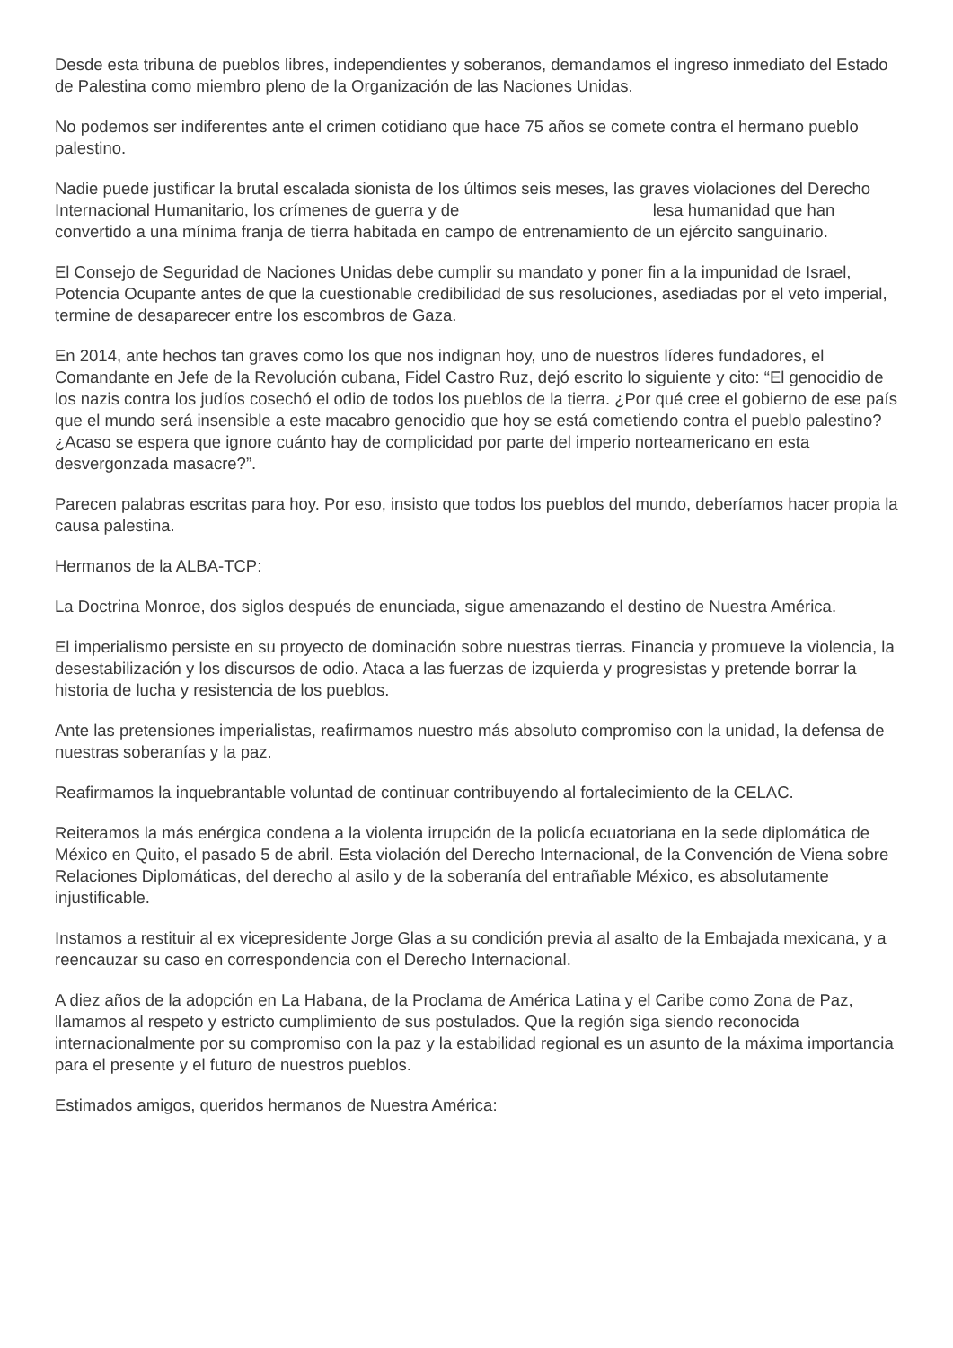Desde esta tribuna de pueblos libres, independientes y soberanos, demandamos el ingreso inmediato del Estado de Palestina como miembro pleno de la Organización de las Naciones Unidas.
No podemos ser indiferentes ante el crimen cotidiano que hace 75 años se comete contra el hermano pueblo palestino.
Nadie puede justificar la brutal escalada sionista de los últimos seis meses, las graves violaciones del Derecho Internacional Humanitario, los crímenes de guerra y de lesa humanidad que han convertido a una mínima franja de tierra habitada en campo de entrenamiento de un ejército sanguinario.
El Consejo de Seguridad de Naciones Unidas debe cumplir su mandato y poner fin a la impunidad de Israel, Potencia Ocupante antes de que la cuestionable credibilidad de sus resoluciones, asediadas por el veto imperial, termine de desaparecer entre los escombros de Gaza.
En 2014, ante hechos tan graves como los que nos indignan hoy, uno de nuestros líderes fundadores, el Comandante en Jefe de la Revolución cubana, Fidel Castro Ruz, dejó escrito lo siguiente y cito: “El genocidio de los nazis contra los judíos cosechó el odio de todos los pueblos de la tierra. ¿Por qué cree el gobierno de ese país que el mundo será insensible a este macabro genocidio que hoy se está cometiendo contra el pueblo palestino? ¿Acaso se espera que ignore cuánto hay de complicidad por parte del imperio norteamericano en esta desvergonzada masacre?”.
Parecen palabras escritas para hoy. Por eso, insisto que todos los pueblos del mundo, deberíamos hacer propia la causa palestina.
Hermanos de la ALBA-TCP:
La Doctrina Monroe, dos siglos después de enunciada, sigue amenazando el destino de Nuestra América.
El imperialismo persiste en su proyecto de dominación sobre nuestras tierras. Financia y promueve la violencia, la desestabilización y los discursos de odio. Ataca a las fuerzas de izquierda y progresistas y pretende borrar la historia de lucha y resistencia de los pueblos.
Ante las pretensiones imperialistas, reafirmamos nuestro más absoluto compromiso con la unidad, la defensa de nuestras soberanías y la paz.
Reafirmamos la inquebrantable voluntad de continuar contribuyendo al fortalecimiento de la CELAC.
Reiteramos la más enérgica condena a la violenta irrupción de la policía ecuatoriana en la sede diplomática de México en Quito, el pasado 5 de abril. Esta violación del Derecho Internacional, de la Convención de Viena sobre Relaciones Diplomáticas, del derecho al asilo y de la soberanía del entrañable México, es absolutamente injustificable.
Instamos a restituir al ex vicepresidente Jorge Glas a su condición previa al asalto de la Embajada mexicana, y a reencauzar su caso en correspondencia con el Derecho Internacional.
A diez años de la adopción en La Habana, de la Proclama de América Latina y el Caribe como Zona de Paz, llamamos al respeto y estricto cumplimiento de sus postulados. Que la región siga siendo reconocida internacionalmente por su compromiso con la paz y la estabilidad regional es un asunto de la máxima importancia para el presente y el futuro de nuestros pueblos.
Estimados amigos, queridos hermanos de Nuestra América: